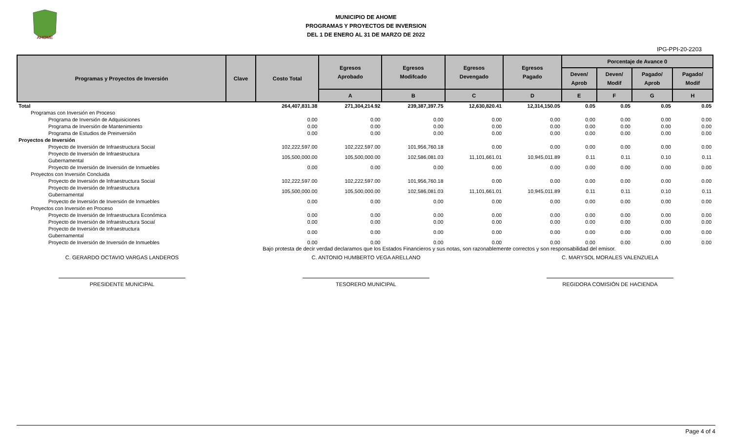AHOME
MUNICIPIO DE AHOME
PROGRAMAS Y PROYECTOS DE INVERSION
DEL 1 DE ENERO AL 31 DE MARZO DE 2022
IPG-PPI-20-2203
| Programas y Proyectos de Inversión | Clave | Costo Total | Egresos Aprobado | Egresos Modifcado | Egresos Devengado | Egresos Pagado | Porcentaje de Avance 0 | | | |
| --- | --- | --- | --- | --- | --- | --- | --- | --- | --- | --- |
| | | | | | | | Deven/ Aprob | Deven/ Modif | Pagado/ Aprob | Pagado/ Modif |
| | | | A | B | C | D | E | F | G | H |
| Total | | 264,407,831.38 | 271,304,214.92 | 239,387,397.75 | 12,630,820.41 | 12,314,150.05 | 0.05 | 0.05 | 0.05 | 0.05 |
| Programas con Inversión en Proceso | | | | | | | | | | |
| Programa de Inversión de Adquisiciones | | 0.00 | 0.00 | 0.00 | 0.00 | 0.00 | 0.00 | 0.00 | 0.00 | 0.00 |
| Programa de Inversión de Mantenimiento | | 0.00 | 0.00 | 0.00 | 0.00 | 0.00 | 0.00 | 0.00 | 0.00 | 0.00 |
| Programa de Estudios de Preinversión | | 0.00 | 0.00 | 0.00 | 0.00 | 0.00 | 0.00 | 0.00 | 0.00 | 0.00 |
| Proyectos de Inversión | | | | | | | | | | |
| Proyecto de Inversión de Infraestructura Social | | 102,222,597.00 | 102,222,597.00 | 101,956,760.18 | 0.00 | 0.00 | 0.00 | 0.00 | 0.00 | 0.00 |
| Proyecto de Inversión de Infraestructura Gubernamental | | 105,500,000.00 | 105,500,000.00 | 102,586,081.03 | 11,101,661.01 | 10,945,011.89 | 0.11 | 0.11 | 0.10 | 0.11 |
| Proyecto de Inversión de Inversión de Inmuebles | | 0.00 | 0.00 | 0.00 | 0.00 | 0.00 | 0.00 | 0.00 | 0.00 | 0.00 |
| Proyectos con Inversión Concluida | | | | | | | | | | |
| Proyecto de Inversión de Infraestructura Social | | 102,222,597.00 | 102,222,597.00 | 101,956,760.18 | 0.00 | 0.00 | 0.00 | 0.00 | 0.00 | 0.00 |
| Proyecto de Inversión de Infraestructura Gubernamental | | 105,500,000.00 | 105,500,000.00 | 102,586,081.03 | 11,101,661.01 | 10,945,011.89 | 0.11 | 0.11 | 0.10 | 0.11 |
| Proyecto de Inversión de Inversión de Inmuebles | | 0.00 | 0.00 | 0.00 | 0.00 | 0.00 | 0.00 | 0.00 | 0.00 | 0.00 |
| Proyectos con Inversión en Proceso | | | | | | | | | | |
| Proyecto de Inversión de Infraestructura Económica | | 0.00 | 0.00 | 0.00 | 0.00 | 0.00 | 0.00 | 0.00 | 0.00 | 0.00 |
| Proyecto de Inversión de Infraestructura Social | | 0.00 | 0.00 | 0.00 | 0.00 | 0.00 | 0.00 | 0.00 | 0.00 | 0.00 |
| Proyecto de Inversión de Infraestructura Gubernamental | | 0.00 | 0.00 | 0.00 | 0.00 | 0.00 | 0.00 | 0.00 | 0.00 | 0.00 |
| Proyecto de Inversión de Inversión de Inmuebles | | 0.00 | 0.00 | 0.00 | 0.00 | 0.00 | 0.00 | 0.00 | 0.00 | 0.00 |
Bajo protesta de decir verdad declaramos que los Estados Financieros y sus notas, son razonablemente correctos y son responsabilidad del emisor.
C. GERARDO OCTAVIO VARGAS LANDEROS
PRESIDENTE MUNICIPAL
C. ANTONIO HUMBERTO VEGA ARELLANO
TESORERO MUNICIPAL
C. MARYSOL MORALES VALENZUELA
REGIDORA COMISIÓN DE HACIENDA
Page 4 of 4